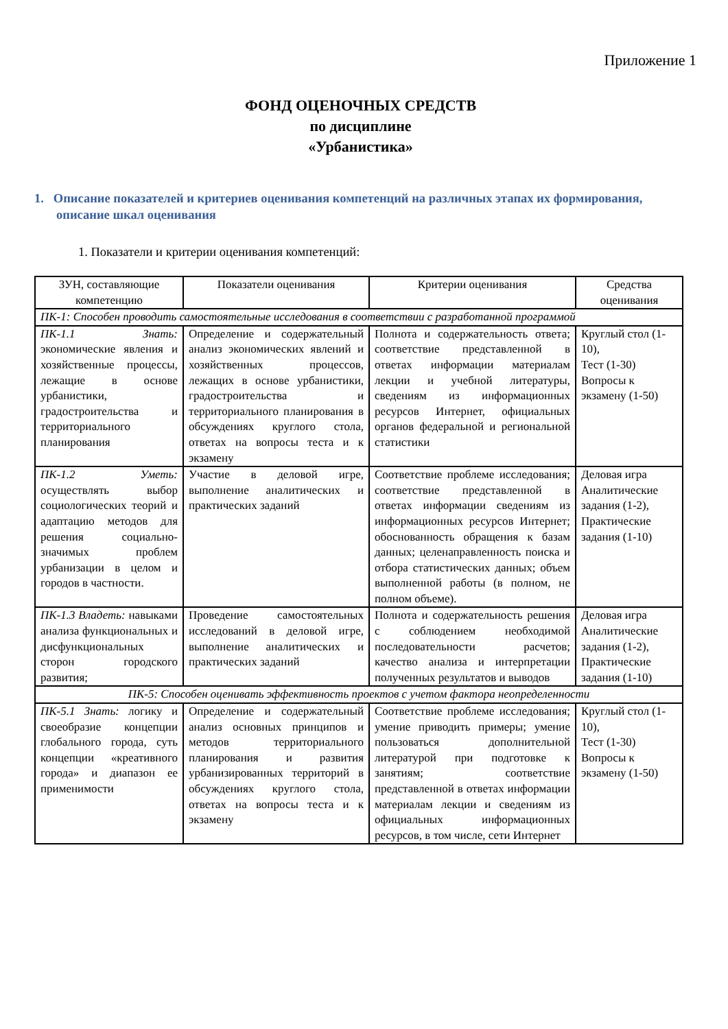Приложение 1
ФОНД ОЦЕНОЧНЫХ СРЕДСТВ
по дисциплине
«Урбанистика»
1. Описание показателей и критериев оценивания компетенций на различных этапах их формирования, описание шкал оценивания
1. Показатели и критерии оценивания компетенций:
| ЗУН, составляющие компетенцию | Показатели оценивания | Критерии оценивания | Средства оценивания |
| --- | --- | --- | --- |
| ПК-1: Способен проводить самостоятельные исследования в соответствии с разработанной программой | | | |
| ПК-1.1 Знать: экономические явления и хозяйственные процессы, лежащие в основе урбанистики, градостроительства и территориального планирования | Определение и содержательный анализ экономических явлений и хозяйственных процессов, лежащих в основе урбанистики, градостроительства и территориального планирования в обсуждениях круглого стола, ответах на вопросы теста и к экзамену | Полнота и содержательность ответа; соответствие представленной в ответах информации материалам лекции и учебной литературы, сведениям из информационных ресурсов Интернет, официальных органов федеральной и региональной статистики | Круглый стол (1-10), Тест (1-30) Вопросы к экзамену (1-50) |
| ПК-1.2 Уметь: осуществлять выбор социологических теорий и адаптацию методов для решения социально-значимых проблем урбанизации в целом и городов в частности. | Участие в деловой игре, выполнение аналитических и практических заданий | Соответствие проблеме исследования; соответствие представленной в ответах информации сведениям из информационных ресурсов Интернет; обоснованность обращения к базам данных; целенаправленность поиска и отбора статистических данных; объем выполненной работы (в полном, не полном объеме). | Деловая игра Аналитические задания (1-2), Практические задания (1-10) |
| ПК-1.3 Владеть: навыками анализа функциональных и дисфункциональных сторон городского развития; | Проведение самостоятельных исследований в деловой игре, выполнение аналитических и практических заданий | Полнота и содержательность решения с соблюдением необходимой последовательности расчетов; качество анализа и интерпретации полученных результатов и выводов | Деловая игра Аналитические задания (1-2), Практические задания (1-10) |
| ПК-5: Способен оценивать эффективность проектов с учетом фактора неопределенности | | | |
| ПК-5.1 Знать: логику и своеобразие концепции глобального города, суть концепции «креативного города» и диапазон ее применимости | Определение и содержательный анализ основных принципов и методов территориального планирования и развития урбанизированных территорий в обсуждениях круглого стола, ответах на вопросы теста и к экзамену | Соответствие проблеме исследования; умение приводить примеры; умение пользоваться дополнительной литературой при подготовке к занятиям; соответствие представленной в ответах информации материалам лекции и сведениям из официальных информационных ресурсов, в том числе, сети Интернет | Круглый стол (1-10), Тест (1-30) Вопросы к экзамену (1-50) |